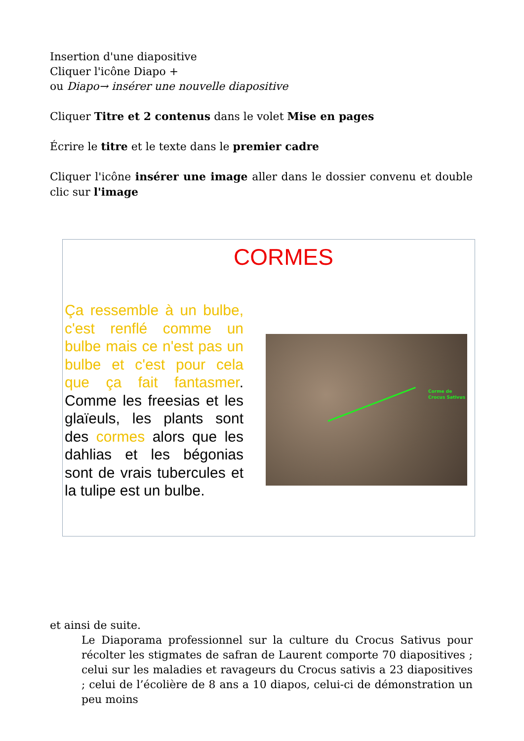Insertion d'une diapositive
Cliquer l'icône Diapo +
ou Diapo→ insérer une nouvelle diapositive
Cliquer Titre et 2 contenus dans le volet Mise en pages
Écrire le titre et le texte dans le premier cadre
Cliquer l'icône insérer une image aller dans le dossier convenu et double clic sur l'image
CORMES
Ça ressemble à un bulbe, c'est renflé comme un bulbe mais ce n'est pas un bulbe et c'est pour cela que ça fait fantasmer. Comme les freesias et les glaïeuls, les plants sont des cormes alors que les dahlias et les bégonias sont de vrais tubercules et la tulipe est un bulbe.
Corme de
Crocus Sativus
et ainsi de suite.
Le Diaporama professionnel sur la culture du Crocus Sativus pour récolter les stigmates de safran de Laurent comporte 70 diapositives ; celui sur les maladies et ravageurs du Crocus sativis a 23 diapositives ; celui de l’écolière de 8 ans a 10 diapos, celui-ci de démonstration un peu moins